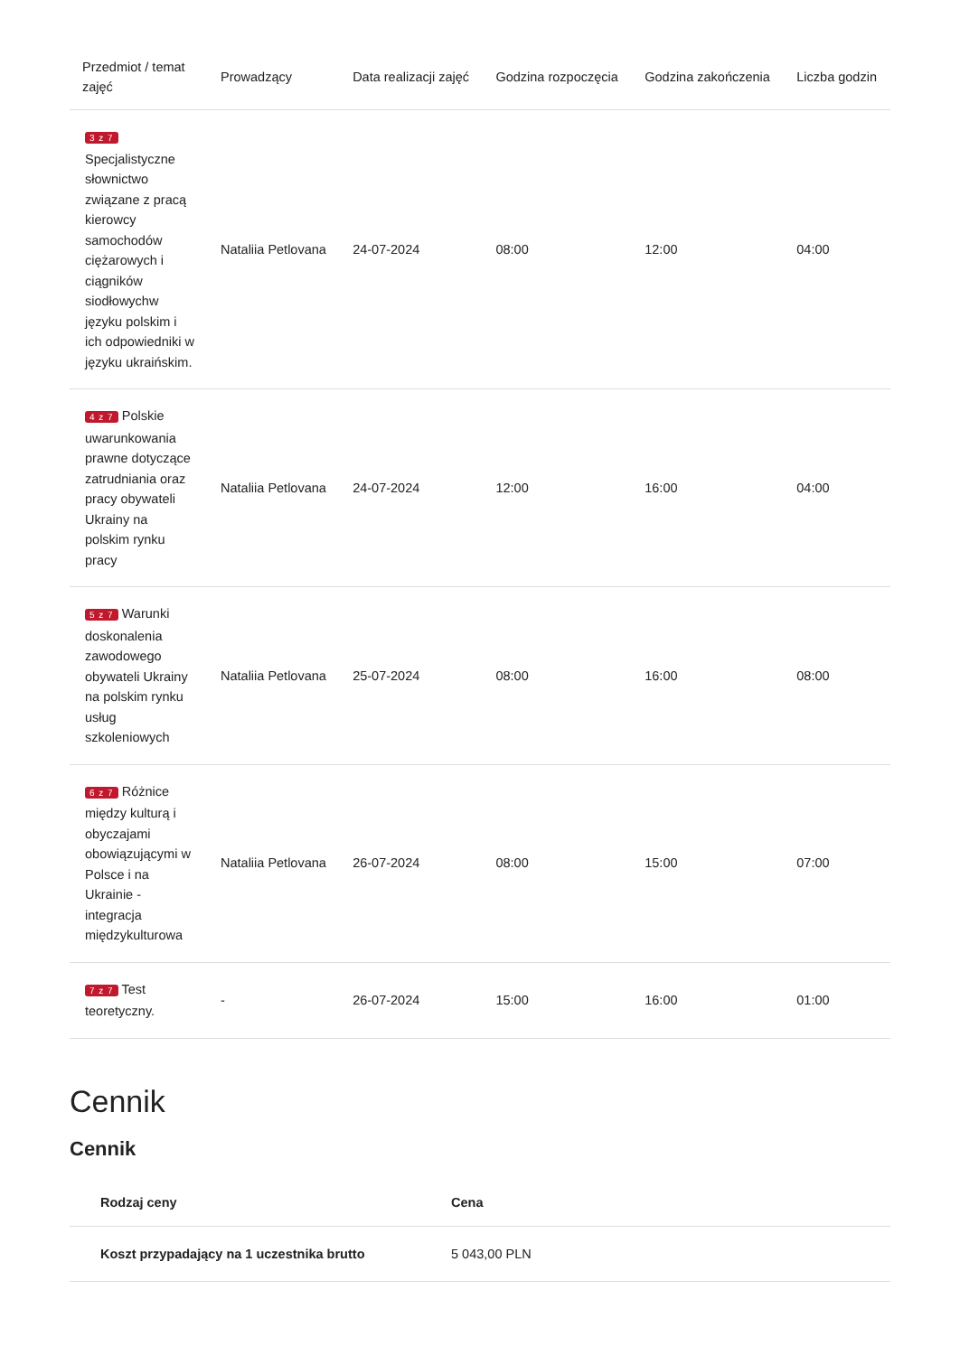| Przedmiot / temat zajęć | Prowadzący | Data realizacji zajęć | Godzina rozpoczęcia | Godzina zakończenia | Liczba godzin |
| --- | --- | --- | --- | --- | --- |
| 3 z 7 Specjalistyczne słownictwo związane z pracą kierowcy samochodów ciężarowych i ciągników siodłowychw języku polskim i ich odpowiedniki w języku ukraińskim. | Nataliia Petlovana | 24-07-2024 | 08:00 | 12:00 | 04:00 |
| 4 z 7 Polskie uwarunkowania prawne dotyczące zatrudniania oraz pracy obywateli Ukrainy na polskim rynku pracy | Nataliia Petlovana | 24-07-2024 | 12:00 | 16:00 | 04:00 |
| 5 z 7 Warunki doskonalenia zawodowego obywateli Ukrainy na polskim rynku usług szkoleniowych | Nataliia Petlovana | 25-07-2024 | 08:00 | 16:00 | 08:00 |
| 6 z 7 Różnice między kulturą i obyczajami obowiązującymi w Polsce i na Ukrainie - integracja międzykulturowa | Nataliia Petlovana | 26-07-2024 | 08:00 | 15:00 | 07:00 |
| 7 z 7 Test teoretyczny. | - | 26-07-2024 | 15:00 | 16:00 | 01:00 |
Cennik
Cennik
| Rodzaj ceny | Cena |
| --- | --- |
| Koszt przypadający na 1 uczestnika brutto | 5 043,00 PLN |